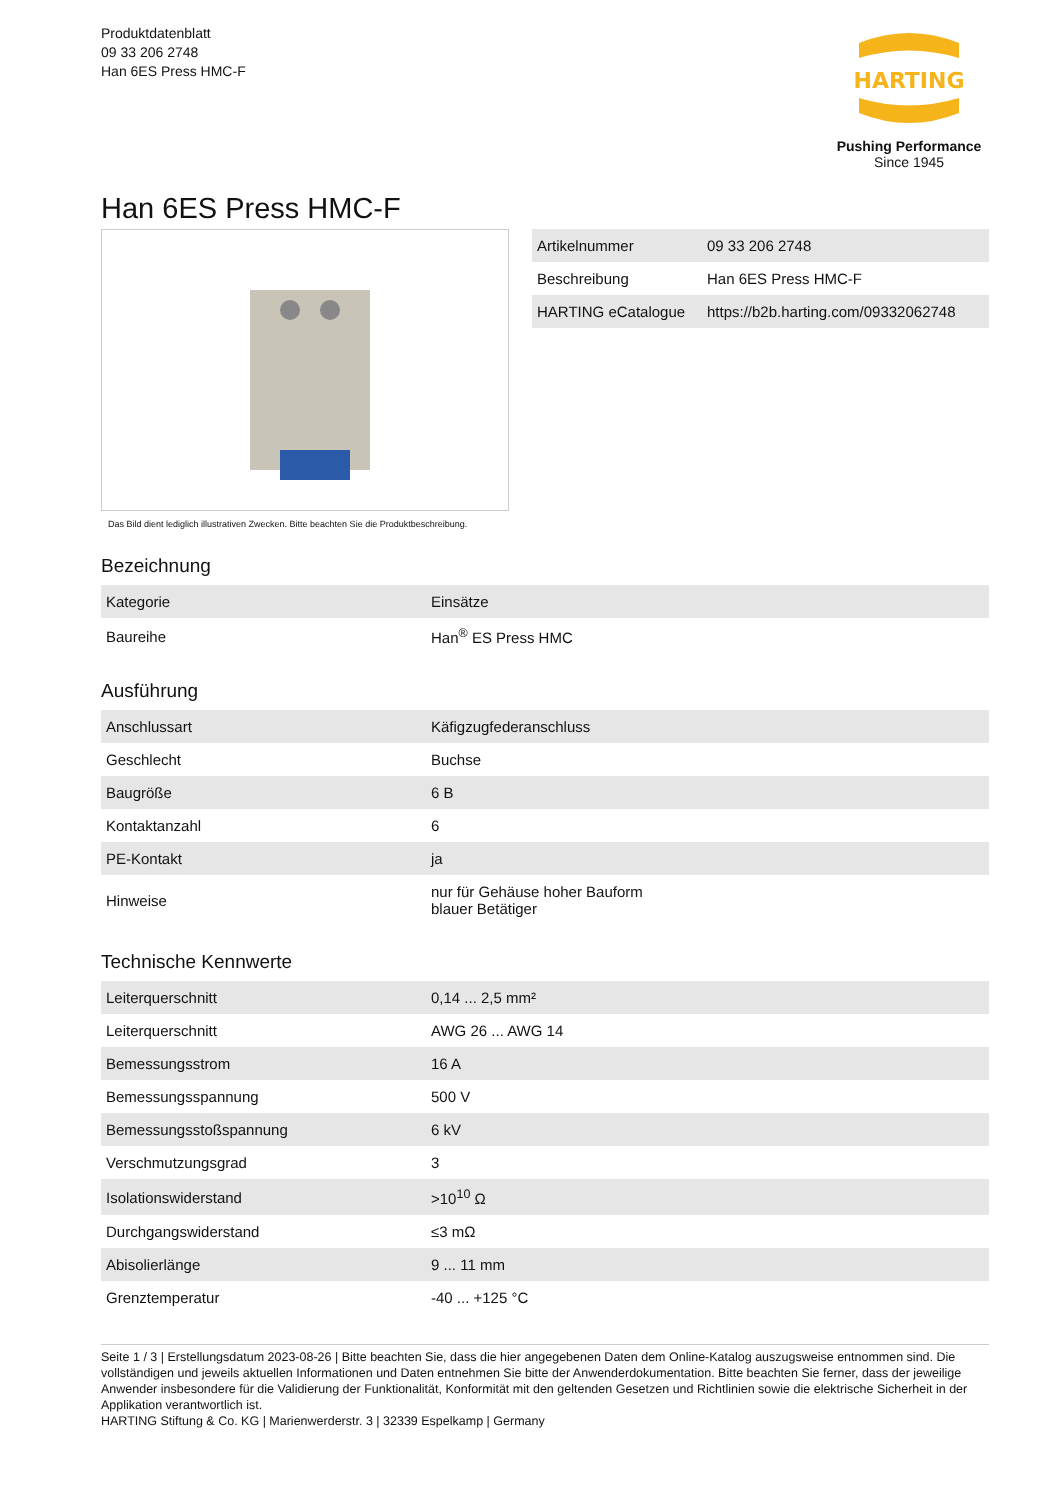Produktdatenblatt
09 33 206 2748
Han 6ES Press HMC-F
HARTING
Pushing Performance
Since 1945
Han 6ES Press HMC-F
Das Bild dient lediglich illustrativen Zwecken. Bitte beachten Sie die Produktbeschreibung.
| Artikelnummer | 09 33 206 2748 |
| Beschreibung | Han 6ES Press HMC-F |
| HARTING eCatalogue | https://b2b.harting.com/09332062748 |
Bezeichnung
| Kategorie | Einsätze |
| Baureihe | Han<sup>®</sup> ES Press HMC |
Ausführung
| Anschlussart | Käfigzugfederanschluss |
| Geschlecht | Buchse |
| Baugröße | 6 B |
| Kontaktanzahl | 6 |
| PE-Kontakt | ja |
| Hinweise | nur für Gehäuse hoher Bauform blauer Betätiger |
Technische Kennwerte
| Leiterquerschnitt | 0,14 ... 2,5 mm² |
| Leiterquerschnitt | AWG 26 ... AWG 14 |
| Bemessungsstrom | 16 A |
| Bemessungsspannung | 500 V |
| Bemessungsstoßspannung | 6 kV |
| Verschmutzungsgrad | 3 |
| Isolationswiderstand | >10<sup>10</sup> Ω |
| Durchgangswiderstand | ≤3 mΩ |
| Abisolierlänge | 9 ... 11 mm |
| Grenztemperatur | -40 ... +125 °C |
Seite 1 / 3 | Erstellungsdatum 2023-08-26 | Bitte beachten Sie, dass die hier angegebenen Daten dem Online-Katalog auszugsweise entnommen sind. Die vollständigen und jeweils aktuellen Informationen und Daten entnehmen Sie bitte der Anwenderdokumentation. Bitte beachten Sie ferner, dass der jeweilige Anwender insbesondere für die Validierung der Funktionalität, Konformität mit den geltenden Gesetzen und Richtlinien sowie die elektrische Sicherheit in der Applikation verantwortlich ist.
HARTING Stiftung & Co. KG | Marienwerderstr. 3 | 32339 Espelkamp | Germany